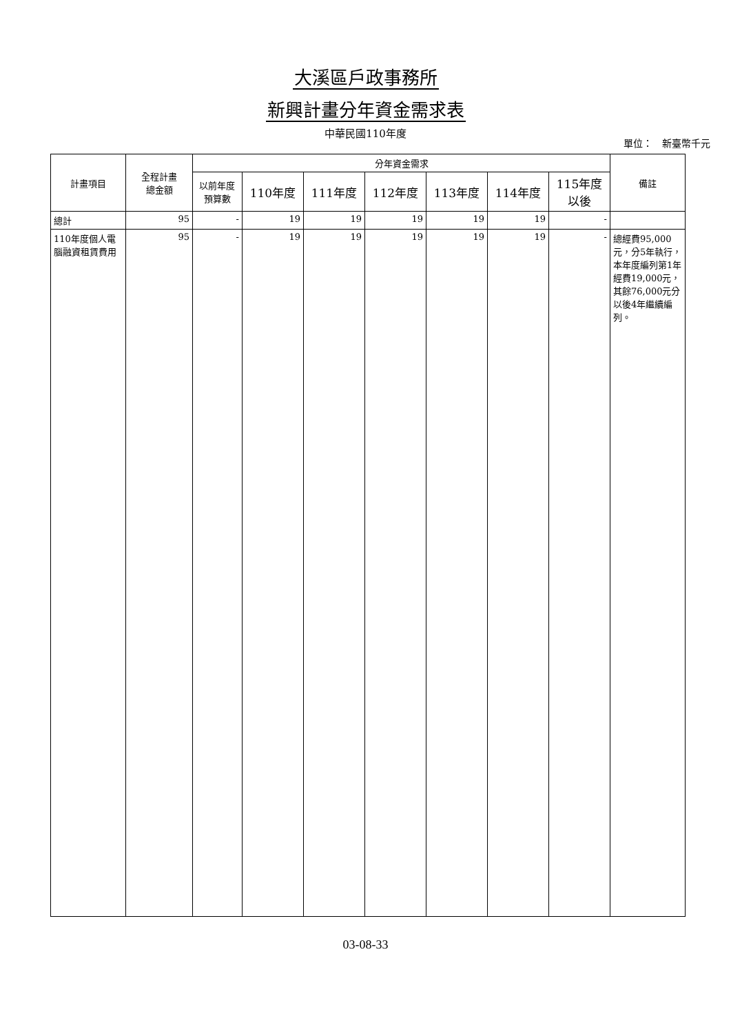大溪區戶政事務所
新興計畫分年資金需求表
中華民國110年度
單位：　新臺幣千元
| 計畫項目 | 全程計畫 總金額 | 分年資金需求 | | | | | | | 備註 |
| --- | --- | --- | --- | --- | --- | --- | --- | --- | --- |
| | | 以前年度 預算數 | 110年度 | 111年度 | 112年度 | 113年度 | 114年度 | 115年度 以後 | |
| 總計 | 95 | - | 19 | 19 | 19 | 19 | 19 | - | |
| 110年度個人電腦融資租賃費用 | 95 | - | 19 | 19 | 19 | 19 | 19 | - | 總經費95,000元，分5年執行，本年度編列第1年經費19,000元，其餘76,000元分以後4年繼續編列。 |
03-08-33